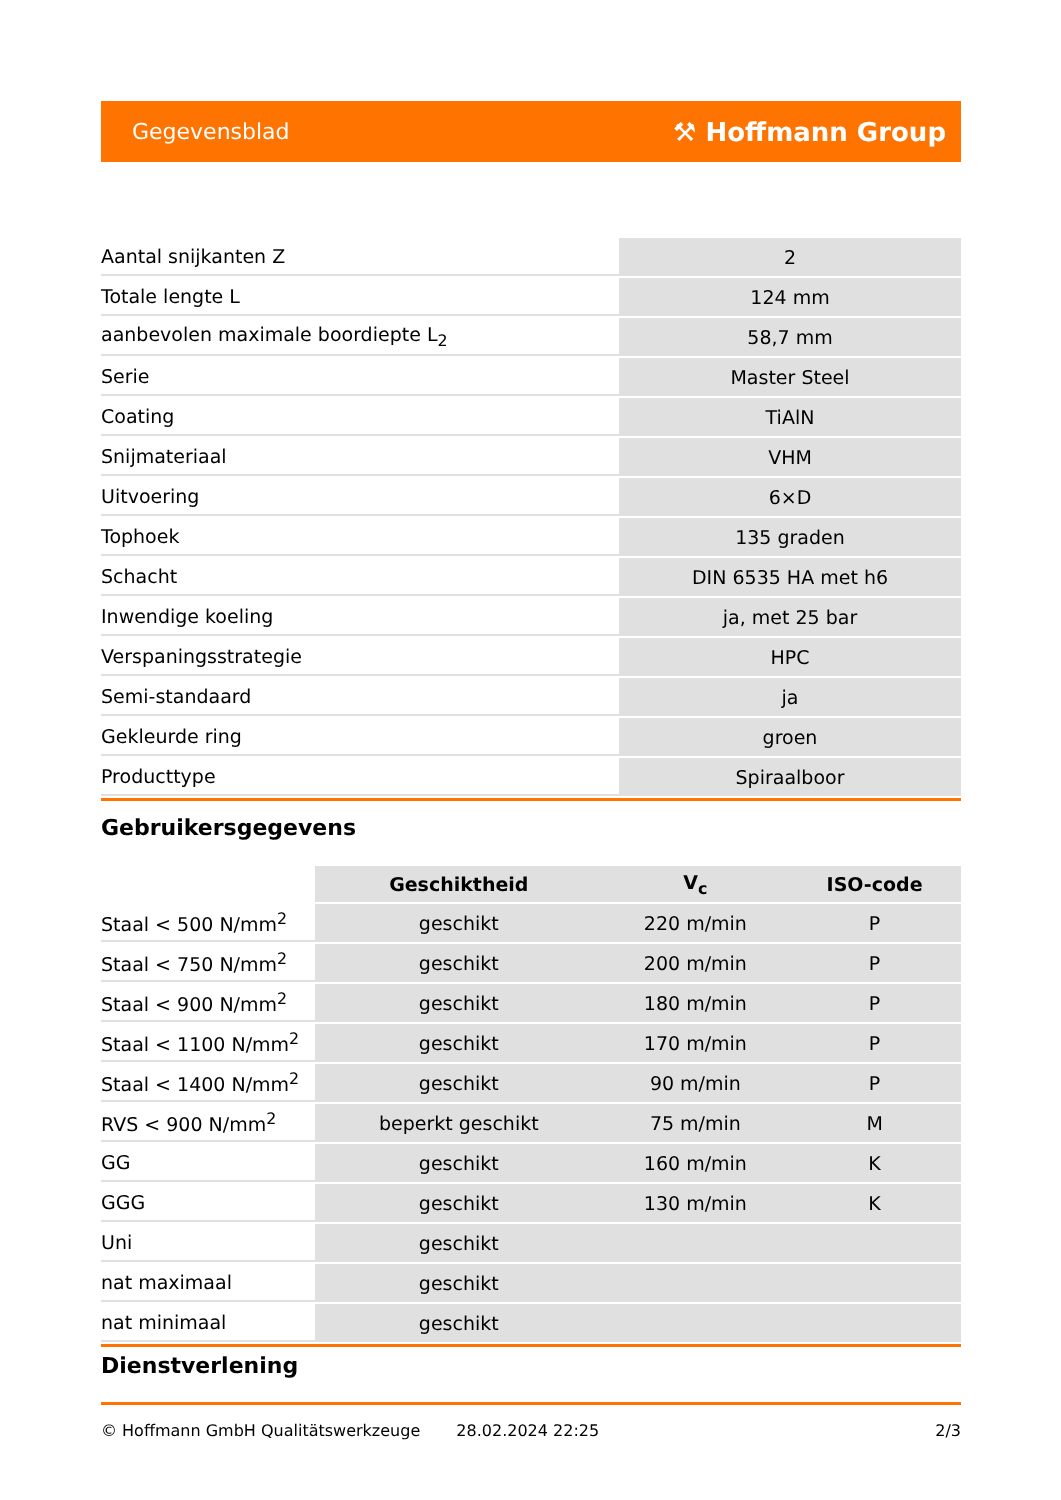Gegevensblad ⚒ Hoffmann Group
| Aantal snijkanten Z | 2 |
| Totale lengte L | 124 mm |
| aanbevolen maximale boordiepte L<sub>2</sub> | 58,7 mm |
| Serie | Master Steel |
| Coating | TiAlN |
| Snijmateriaal | VHM |
| Uitvoering | 6×D |
| Tophoek | 135 graden |
| Schacht | DIN 6535 HA met h6 |
| Inwendige koeling | ja, met 25 bar |
| Verspaningsstrategie | HPC |
| Semi-standaard | ja |
| Gekleurde ring | groen |
| Producttype | Spiraalboor |
Gebruikersgegevens
| | Geschiktheid | V<sub>c</sub> | ISO-code |
| --- | --- | --- | --- |
| Staal < 500 N/mm<sup>2</sup> | geschikt | 220 m/min | P |
| Staal < 750 N/mm<sup>2</sup> | geschikt | 200 m/min | P |
| Staal < 900 N/mm<sup>2</sup> | geschikt | 180 m/min | P |
| Staal < 1100 N/mm<sup>2</sup> | geschikt | 170 m/min | P |
| Staal < 1400 N/mm<sup>2</sup> | geschikt | 90 m/min | P |
| RVS < 900 N/mm<sup>2</sup> | beperkt geschikt | 75 m/min | M |
| GG | geschikt | 160 m/min | K |
| GGG | geschikt | 130 m/min | K |
| Uni | geschikt | | |
| nat maximaal | geschikt | | |
| nat minimaal | geschikt | | |
Dienstverlening
© Hoffmann GmbH Qualitätswerkzeuge 28.02.2024 22:25 2/3